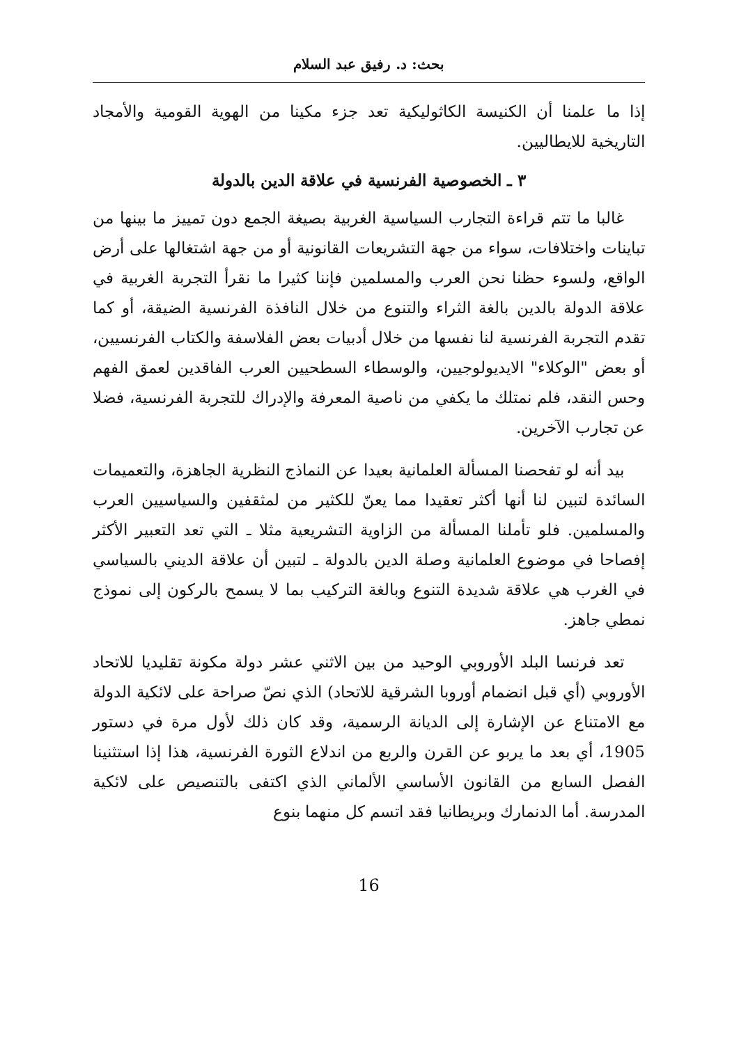بحث: د. رفيق عبد السلام
إذا ما علمنا أن الكنيسة الكاثوليكية تعد جزء مكينا من الهوية القومية والأمجاد التاريخية للايطاليين.
٣ ـ الخصوصية الفرنسية في علاقة الدين بالدولة
غالبا ما تتم قراءة التجارب السياسية الغربية بصيغة الجمع دون تمييز ما بينها من تباينات واختلافات، سواء من جهة التشريعات القانونية أو من جهة اشتغالها على أرض الواقع، ولسوء حظنا نحن العرب والمسلمين فإننا كثيرا ما نقرأ التجربة الغربية في علاقة الدولة بالدين بالغة الثراء والتنوع من خلال النافذة الفرنسية الضيقة، أو كما تقدم التجربة الفرنسية لنا نفسها من خلال أدبيات بعض الفلاسفة والكتاب الفرنسيين، أو بعض "الوكلاء" الايديولوجيين، والوسطاء السطحيين العرب الفاقدين لعمق الفهم وحس النقد، فلم نمتلك ما يكفي من ناصية المعرفة والإدراك للتجربة الفرنسية، فضلا عن تجارب الآخرين.
بيد أنه لو تفحصنا المسألة العلمانية بعيدا عن النماذج النظرية الجاهزة، والتعميمات السائدة لتبين لنا أنها أكثر تعقيدا مما يعنّ للكثير من لمثقفين والسياسيين العرب والمسلمين. فلو تأملنا المسألة من الزاوية التشريعية مثلا ـ التي تعد التعبير الأكثر إفصاحا في موضوع العلمانية وصلة الدين بالدولة ـ لتبين أن علاقة الديني بالسياسي في الغرب هي علاقة شديدة التنوع وبالغة التركيب بما لا يسمح بالركون إلى نموذج نمطي جاهز.
تعد فرنسا البلد الأوروبي الوحيد من بين الاثني عشر دولة مكونة تقليديا للاتحاد الأوروبي (أي قبل انضمام أوروبا الشرقية للاتحاد) الذي نصّ صراحة على لائكية الدولة مع الامتناع عن الإشارة إلى الديانة الرسمية، وقد كان ذلك لأول مرة في دستور 1905، أي بعد ما يربو عن القرن والربع من اندلاع الثورة الفرنسية، هذا إذا استثنينا الفصل السابع من القانون الأساسي الألماني الذي اكتفى بالتنصيص على لائكية المدرسة. أما الدنمارك وبريطانيا فقد اتسم كل منهما بنوع
16